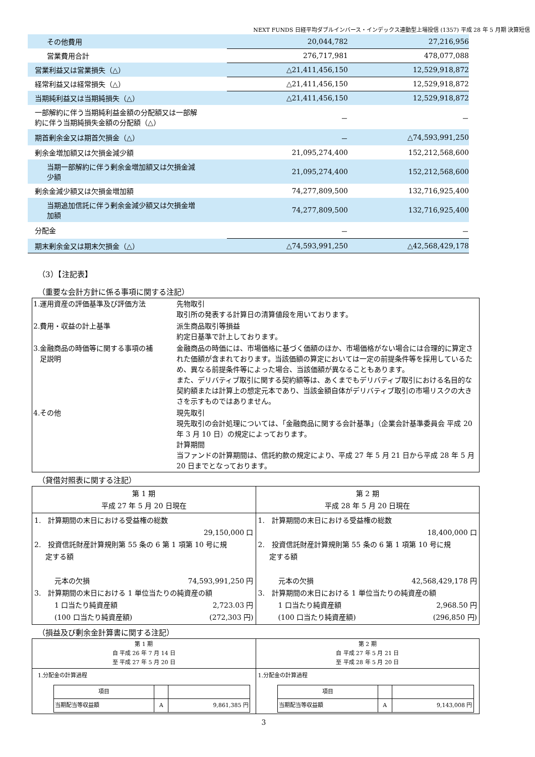NEXT FUNDS 日経平均ダブルインバース・インデックス連動型上場投信 (1357) 平成 28 年 5 月期 決算短信
| その他費用 | 20,044,782 | 27,216,956 |
| 営業費用合計 | 276,717,981 | 478,077,088 |
| 営業利益又は営業損失（△） | △21,411,456,150 | 12,529,918,872 |
| 経常利益又は経常損失（△） | △21,411,456,150 | 12,529,918,872 |
| 当期純利益又は当期純損失（△） | △21,411,456,150 | 12,529,918,872 |
| 一部解約に伴う当期純利益金額の分配額又は一部解 約に伴う当期純損失金額の分配額（△） | － | － |
| 期首剰余金又は期首欠損金（△） | － | △74,593,991,250 |
| 剰余金増加額又は欠損金減少額 | 21,095,274,400 | 152,212,568,600 |
| 当期一部解約に伴う剰余金増加額又は欠損金減 少額 | 21,095,274,400 | 152,212,568,600 |
| 剰余金減少額又は欠損金増加額 | 74,277,809,500 | 132,716,925,400 |
| 当期追加信託に伴う剰余金減少額又は欠損金増 加額 | 74,277,809,500 | 132,716,925,400 |
| 分配金 | － | － |
| 期末剰余金又は期末欠損金（△） | △74,593,991,250 | △42,568,429,178 |
（3）【注記表】
（重要な会計方針に係る事項に関する注記）
| 1.運用資産の評価基準及び評価方法 | 先物取引 取引所の発表する計算日の清算値段を用いております。 |
| 2.費用・収益の計上基準 | 派生商品取引等損益 約定日基準で計上しております。 |
| 3.金融商品の時価等に関する事項の補 足説明 | 金融商品の時価には、市場価格に基づく価額のほか、市場価格がない場合には合理的に算定された価額が含まれております。当該価額の算定においては一定の前提条件等を採用しているため、異なる前提条件等によった場合、当該価額が異なることもあります。 また、デリバティブ取引に関する契約額等は、あくまでもデリバティブ取引における名目的な契約額または計算上の想定元本であり、当該金額自体がデリバティブ取引の市場リスクの大きさを示すものではありません。 |
| 4.その他 | 現先取引 現先取引の会計処理については、「金融商品に関する会計基準」（企業会計基準委員会 平成 20 年 3 月 10 日）の規定によっております。 計算期間 当ファンドの計算期間は、信託約款の規定により、平成 27 年 5 月 21 日から平成 28 年 5 月 20 日までとなっております。 |
（貸借対照表に関する注記）
| 第 1 期 平成 27 年 5 月 20 日現在 | 第 2 期 平成 28 年 5 月 20 日現在 |
| --- | --- |
| 1. 計算期間の末日における受益権の総数 29,150,000 口 2. 投資信託財産計算規則第 55 条の 6 第 1 項第 10 号に規 定する額 元本の欠損 74,593,991,250 円 3. 計算期間の末日における 1 単位当たりの純資産の額 1 口当たり純資産額 2,723.03 円 (100 口当たり純資産額) (272,303 円) | 1. 計算期間の末日における受益権の総数 18,400,000 口 2. 投資信託財産計算規則第 55 条の 6 第 1 項第 10 号に規 定する額 元本の欠損 42,568,429,178 円 3. 計算期間の末日における 1 単位当たりの純資産の額 1 口当たり純資産額 2,968.50 円 (100 口当たり純資産額) (296,850 円) |
（損益及び剰余金計算書に関する注記）
| 第 1 期 自 平成 26 年 7 月 14 日 至 平成 27 年 5 月 20 日 | 第 2 期 自 平成 27 年 5 月 21 日 至 平成 28 年 5 月 20 日 |
| --- | --- |
| 1.分配金の計算過程 / 項目 / / / / 当期配当等収益額 / A / 9,861,385 円 / | 1.分配金の計算過程 / 項目 / / / / 当期配当等収益額 / A / 9,143,008 円 / |
3